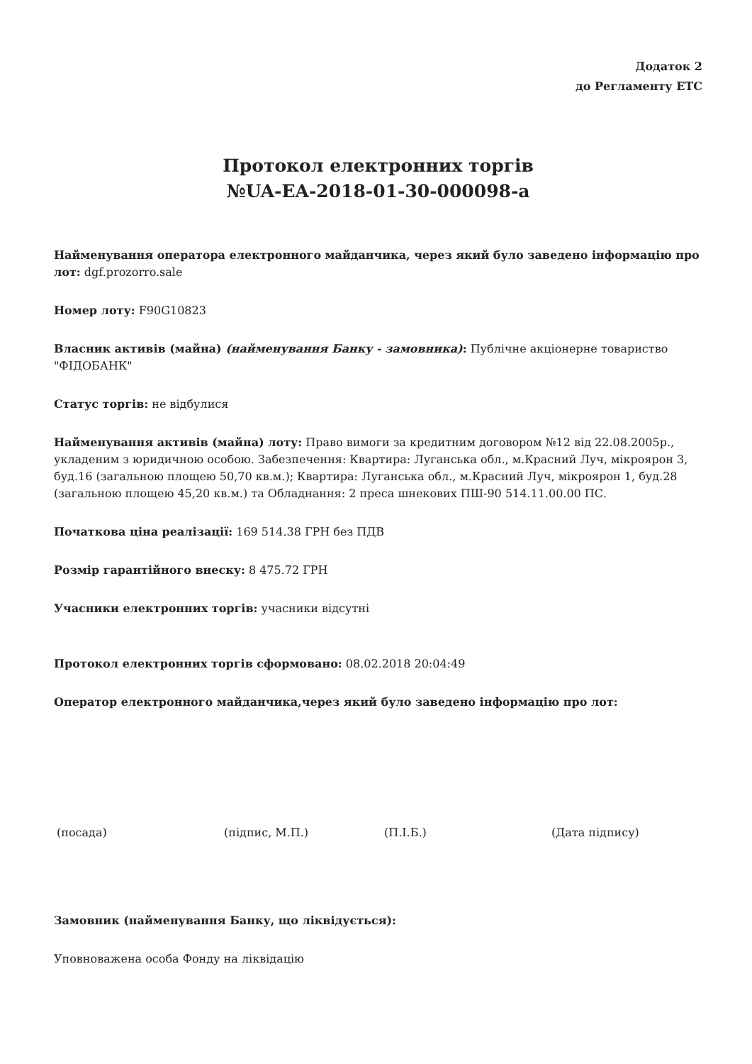Додаток 2
до Регламенту ЕТС
Протокол електронних торгів
№UA-EA-2018-01-30-000098-a
Найменування оператора електронного майданчика, через який було заведено інформацію про лот: dgf.prozorro.sale
Номер лоту: F90G10823
Власник активів (майна) (найменування Банку - замовника): Публічне акціонерне товариство "ФІДОБАНК"
Статус торгів: не відбулися
Найменування активів (майна) лоту: Право вимоги за кредитним договором №12 від 22.08.2005р., укладеним з юридичною особою. Забезпечення: Квартира: Луганська обл., м.Красний Луч, мікроярон 3, буд.16 (загальною площею 50,70 кв.м.); Квартира: Луганська обл., м.Красний Луч, мікроярон 1, буд.28 (загальною площею 45,20 кв.м.) та Обладнання: 2 преса шнекових ПШ-90 514.11.00.00 ПС.
Початкова ціна реалізації: 169 514.38 ГРН без ПДВ
Розмір гарантійного внеску: 8 475.72 ГРН
Учасники електронних торгів: учасники відсутні
Протокол електронних торгів сформовано: 08.02.2018 20:04:49
Оператор електронного майданчика,через який було заведено інформацію про лот:
(посада) (підпис, М.П.) (П.І.Б.) (Дата підпису)
Замовник (найменування Банку, що ліквідується):
Уповноважена особа Фонду на ліквідацію